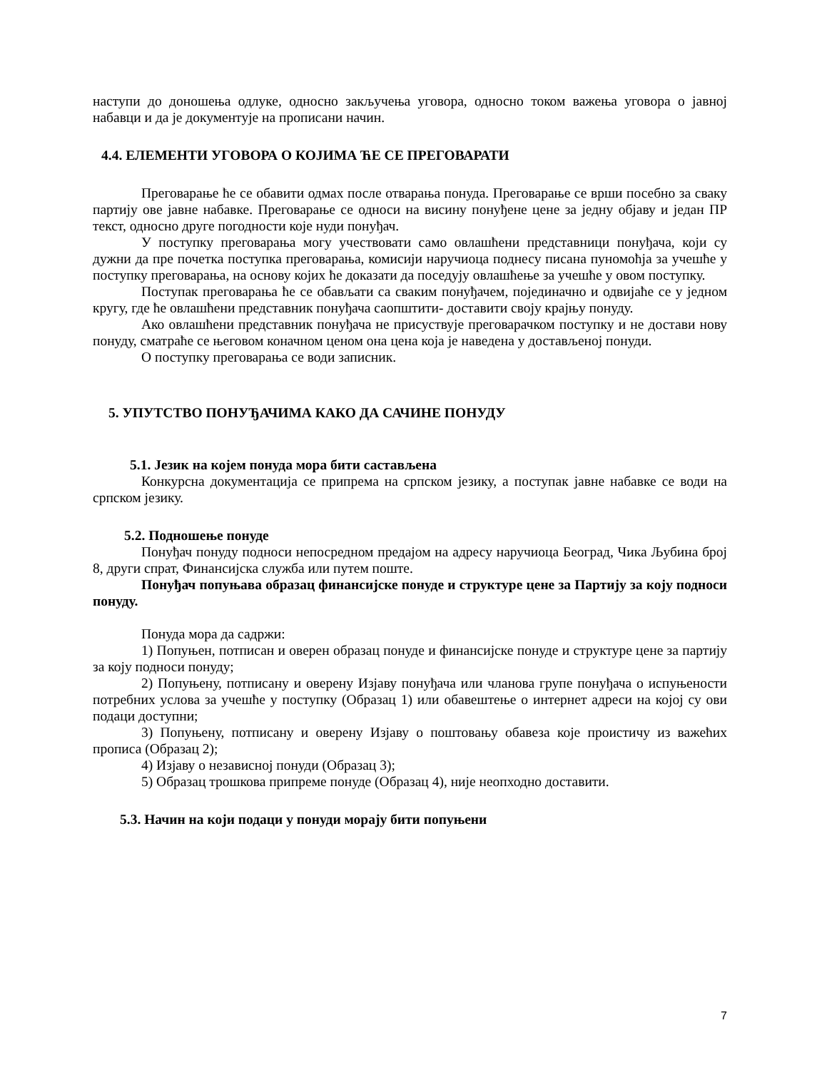наступи до доношења одлуке, односно закључења уговора, односно током важења уговора о јавној набавци и да је документује на прописани начин.
4.4. ЕЛЕМЕНТИ УГОВОРА О КОЈИМА ЋЕ СЕ ПРЕГОВАРАТИ
Преговарање ће се обавити одмах после отварања понуда. Преговарање се врши посебно за сваку партију ове јавне набавке. Преговарање се односи на висину понуђене цене за једну објаву и један ПР текст, односно друге погодности које нуди понуђач.
У поступку преговарања могу учествовати само овлашћени представници понуђача, који су дужни да пре почетка поступка преговарања, комисији наручиоца поднесу писана пуномоћја за учешће у поступку преговарања, на основу којих ће доказати да поседују овлашћење за учешће у овом поступку.
Поступак преговарања ће се обављати са сваким понуђачем, појединачно и одвијаће се у једном кругу, где ће овлашћени представник понуђача саопштити- доставити своју крајњу понуду.
Ако овлашћени представник понуђача не присуствује преговарачком поступку и не достави нову понуду, сматраће се његовом коначном ценом она цена која је наведена у достављеној понуди.
О поступку преговарања се води записник.
5. УПУТСТВО ПОНУЂАЧИМА КАКО ДА САЧИНЕ ПОНУДУ
5.1. Језик на којем понуда мора бити састављена
Конкурсна документација се припрема на српском језику, а поступак јавне набавке се води на српском језику.
5.2. Подношење понуде
Понуђач понуду подноси непосредном предајом на адресу наручиоца Београд, Чика Љубина број 8, други спрат, Финансијска служба или путем поште.
Понуђач попуњава образац финансијске понуде и структуре цене за Партију за коју подноси понуду.
Понуда мора да садржи:
1) Попуњен, потписан и оверен образац понуде и финансијске понуде и структуре цене за партију за коју подноси понуду;
2) Попуњену, потписану и оверену Изјаву понуђача или чланова групе понуђача о испуњености потребних услова за учешће у поступку (Образац 1) или обавештење о интернет адреси на којој су ови подаци доступни;
3) Попуњену, потписану и оверену Изјаву о поштовању обавеза које проистичу из важећих прописа (Образац 2);
4) Изјаву о независној понуди (Образац 3);
5) Образац трошкова припреме понуде (Образац 4), није неопходно доставити.
5.3. Начин на који подаци у понуди морају бити попуњени
7